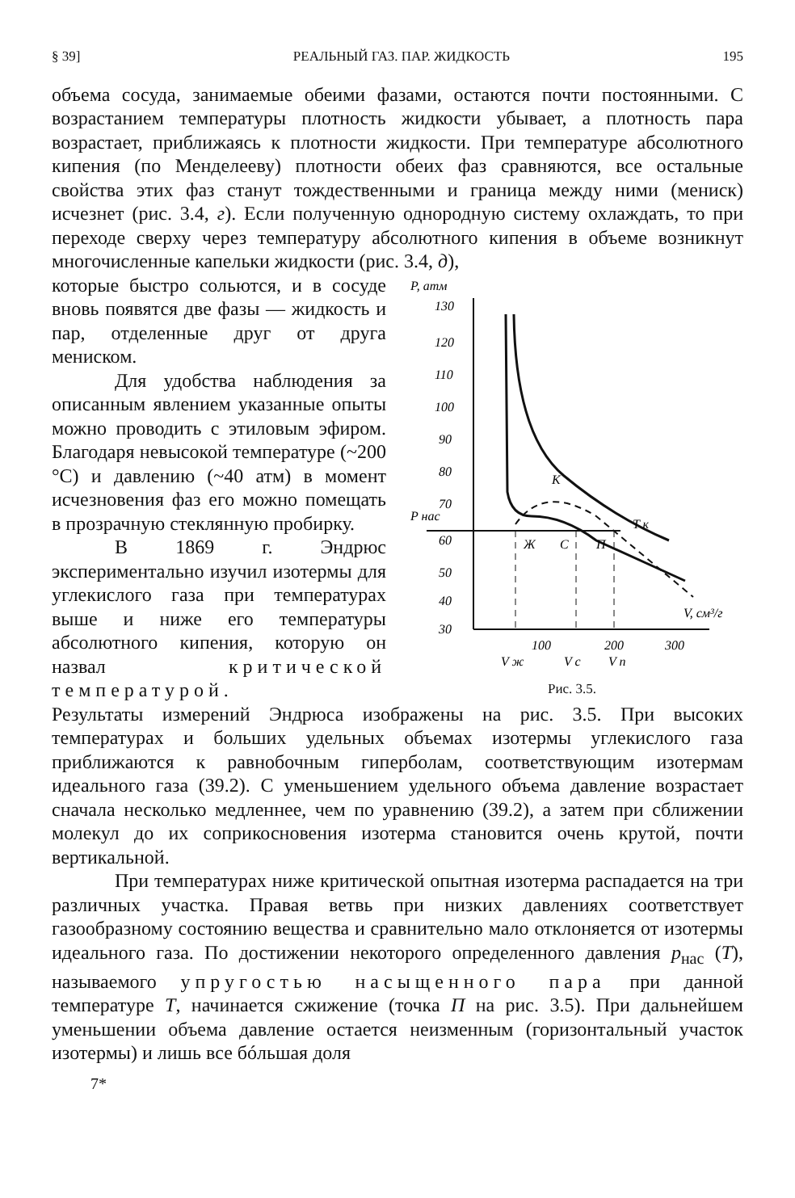§ 39] РЕАЛЬНЫЙ ГАЗ. ПАР. ЖИДКОСТЬ 195
объема сосуда, занимаемые обеими фазами, остаются почти постоянными. С возрастанием температуры плотность жидкости убывает, а плотность пара возрастает, приближаясь к плотности жидкости. При температуре абсолютного кипения (по Менделееву) плотности обеих фаз сравняются, все остальные свойства этих фаз станут тождественными и граница между ними (мениск) исчезнет (рис. 3.4, г). Если полученную однородную систему охлаждать, то при переходе сверху через температуру абсолютного кипения в объеме возникнут многочисленные капельки жидкости (рис. 3.4, д),
которые быстро сольются, и в сосуде вновь появятся две фазы — жидкость и пар, отделенные друг от друга мениском.
Для удобства наблюдения за описанным явлением указанные опыты можно проводить с этиловым эфиром. Благодаря невысокой температуре (~200 °С) и давлению (~40 атм) в момент исчезновения фаз его можно помещать в прозрачную стеклянную пробирку.
В 1869 г. Эндрюс экспериментально изучил изотермы для углекислого газа при температурах выше и ниже его температуры абсолютного кипения, которую он назвал критической температурой.
P, атм
130
120
110
100
90
80
70
60
50
40
30
P нас
К
Ж
С
П
T к
V, см³/г
100
200
300
V ж
V c
V п
Рис. 3.5.
Результаты измерений Эндрюса изображены на рис. 3.5. При высоких температурах и больших удельных объемах изотермы углекислого газа приближаются к равнобочным гиперболам, соответствующим изотермам идеального газа (39.2). С уменьшением удельного объема давление возрастает сначала несколько медленнее, чем по уравнению (39.2), а затем при сближении молекул до их соприкосновения изотерма становится очень крутой, почти вертикальной.
При температурах ниже критической опытная изотерма распадается на три различных участка. Правая ветвь при низких давлениях соответствует газообразному состоянию вещества и сравнительно мало отклоняется от изотермы идеального газа. По достижении некоторого определенного давления p<sub>нас</sub> (T), называемого упругостью насыщенного пара при данной температуре T, начинается сжижение (точка П на рис. 3.5). При дальнейшем уменьшении объема давление остается неизменным (горизонтальный участок изотермы) и лишь все бóльшая доля
7*